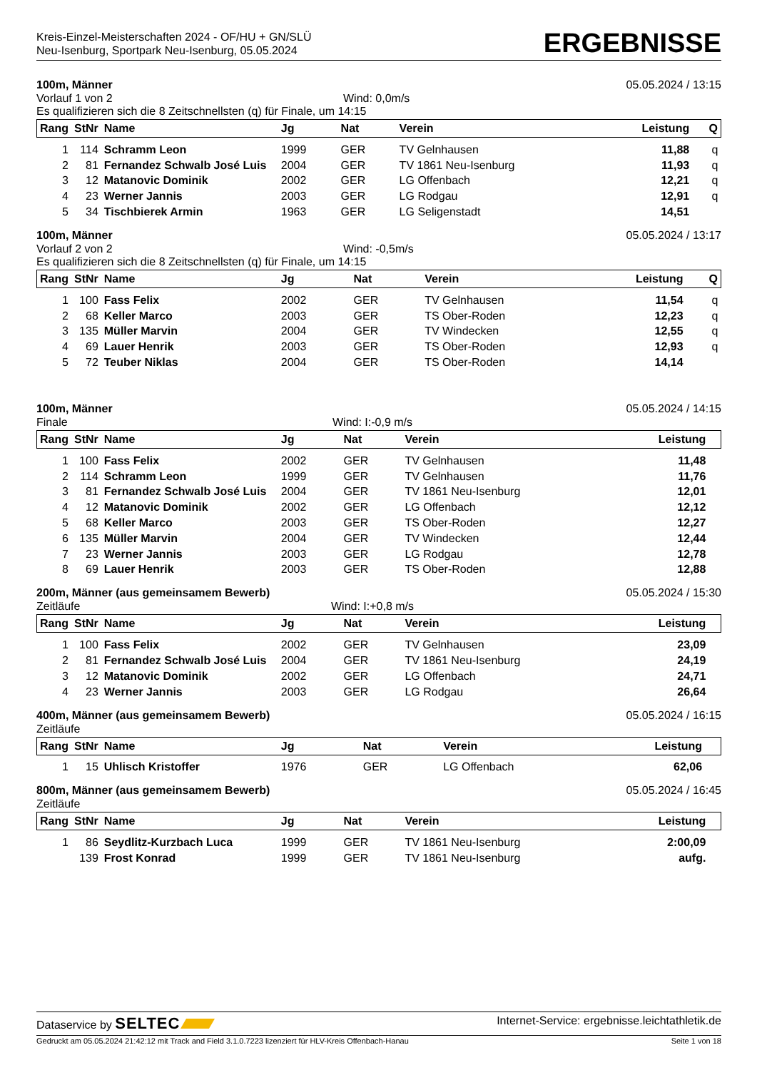Kreis-Einzel-Meisterschaften 2024 - OF/HU + GN/SLÜ
Neu-Isenburg, Sportpark Neu-Isenburg, 05.05.2024
ERGEBNISSE
100m, Männer 05.05.2024 / 13:15
Vorlauf 1 von 2 Wind: 0,0m/s
Es qualifizieren sich die 8 Zeitschnellsten (q) für Finale, um 14:15
| Rang | StNr | Name | Jg | Nat | Verein | Leistung | Q |
| --- | --- | --- | --- | --- | --- | --- | --- |
| 1 | 114 | Schramm Leon | 1999 | GER | TV Gelnhausen | 11,88 | q |
| 2 | 81 | Fernandez Schwalb José Luis | 2004 | GER | TV 1861 Neu-Isenburg | 11,93 | q |
| 3 | 12 | Matanovic Dominik | 2002 | GER | LG Offenbach | 12,21 | q |
| 4 | 23 | Werner Jannis | 2003 | GER | LG Rodgau | 12,91 | q |
| 5 | 34 | Tischbierek Armin | 1963 | GER | LG Seligenstadt | 14,51 | |
100m, Männer 05.05.2024 / 13:17
Vorlauf 2 von 2 Wind: -0,5m/s
Es qualifizieren sich die 8 Zeitschnellsten (q) für Finale, um 14:15
| Rang | StNr | Name | Jg | Nat | Verein | Leistung | Q |
| --- | --- | --- | --- | --- | --- | --- | --- |
| 1 | 100 | Fass Felix | 2002 | GER | TV Gelnhausen | 11,54 | q |
| 2 | 68 | Keller Marco | 2003 | GER | TS Ober-Roden | 12,23 | q |
| 3 | 135 | Müller Marvin | 2004 | GER | TV Windecken | 12,55 | q |
| 4 | 69 | Lauer Henrik | 2003 | GER | TS Ober-Roden | 12,93 | q |
| 5 | 72 | Teuber Niklas | 2004 | GER | TS Ober-Roden | 14,14 | |
100m, Männer 05.05.2024 / 14:15
Finale Wind: I:-0,9 m/s
| Rang | StNr | Name | Jg | Nat | Verein | Leistung | |
| --- | --- | --- | --- | --- | --- | --- | --- |
| 1 | 100 | Fass Felix | 2002 | GER | TV Gelnhausen | 11,48 | |
| 2 | 114 | Schramm Leon | 1999 | GER | TV Gelnhausen | 11,76 | |
| 3 | 81 | Fernandez Schwalb José Luis | 2004 | GER | TV 1861 Neu-Isenburg | 12,01 | |
| 4 | 12 | Matanovic Dominik | 2002 | GER | LG Offenbach | 12,12 | |
| 5 | 68 | Keller Marco | 2003 | GER | TS Ober-Roden | 12,27 | |
| 6 | 135 | Müller Marvin | 2004 | GER | TV Windecken | 12,44 | |
| 7 | 23 | Werner Jannis | 2003 | GER | LG Rodgau | 12,78 | |
| 8 | 69 | Lauer Henrik | 2003 | GER | TS Ober-Roden | 12,88 | |
200m, Männer (aus gemeinsamem Bewerb) 05.05.2024 / 15:30
Zeitläufe Wind: I:+0,8 m/s
| Rang | StNr | Name | Jg | Nat | Verein | Leistung | |
| --- | --- | --- | --- | --- | --- | --- | --- |
| 1 | 100 | Fass Felix | 2002 | GER | TV Gelnhausen | 23,09 | |
| 2 | 81 | Fernandez Schwalb José Luis | 2004 | GER | TV 1861 Neu-Isenburg | 24,19 | |
| 3 | 12 | Matanovic Dominik | 2002 | GER | LG Offenbach | 24,71 | |
| 4 | 23 | Werner Jannis | 2003 | GER | LG Rodgau | 26,64 | |
400m, Männer (aus gemeinsamem Bewerb) 05.05.2024 / 16:15
Zeitläufe
| Rang | StNr | Name | Jg | Nat | Verein | Leistung | |
| --- | --- | --- | --- | --- | --- | --- | --- |
| 1 | 15 | Uhlisch Kristoffer | 1976 | GER | LG Offenbach | 62,06 | |
800m, Männer (aus gemeinsamem Bewerb) 05.05.2024 / 16:45
Zeitläufe
| Rang | StNr | Name | Jg | Nat | Verein | Leistung | |
| --- | --- | --- | --- | --- | --- | --- | --- |
| 1 | 86 | Seydlitz-Kurzbach Luca | 1999 | GER | TV 1861 Neu-Isenburg | 2:00,09 | |
| | 139 | Frost Konrad | 1999 | GER | TV 1861 Neu-Isenburg | aufg. | |
Dataservice by SELTEC Internet-Service: ergebnisse.leichtathletik.de
Gedruckt am 05.05.2024 21:42:12 mit Track and Field 3.1.0.7223 lizenziert für HLV-Kreis Offenbach-Hanau Seite 1 von 18